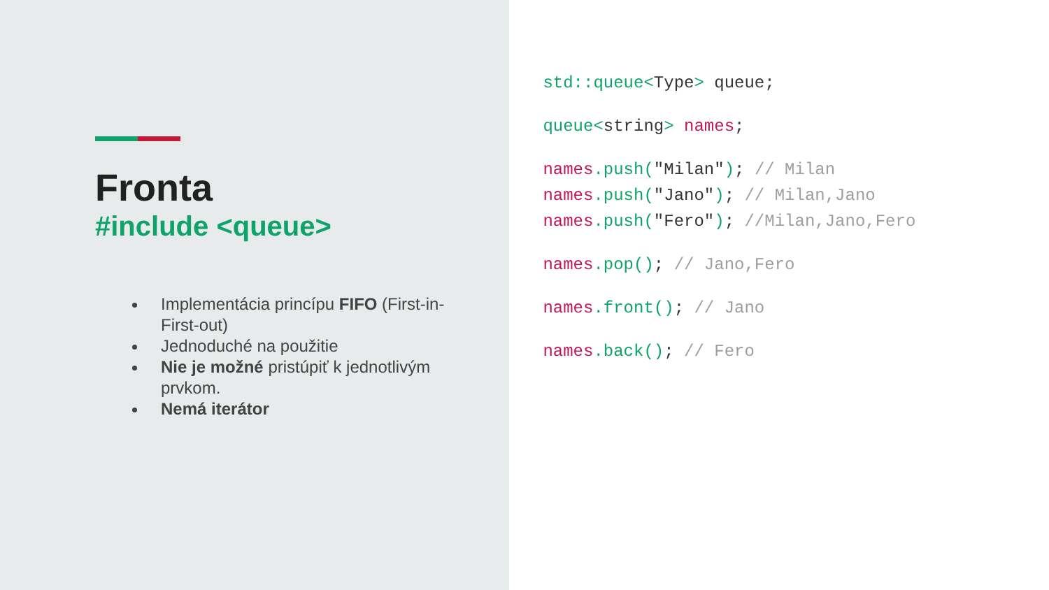Fronta
#include <queue>
Implementácia princípu FIFO (First-in-First-out)
Jednoduché na použitie
Nie je možné pristúpiť k jednotlivým prvkom.
Nemá iterátor
std::queue<Type> queue;
queue<string> names;
names.push("Milan"); // Milan
names.push("Jano"); // Milan,Jano
names.push("Fero"); //Milan,Jano,Fero
names.pop(); // Jano,Fero
names.front(); // Jano
names.back(); // Fero